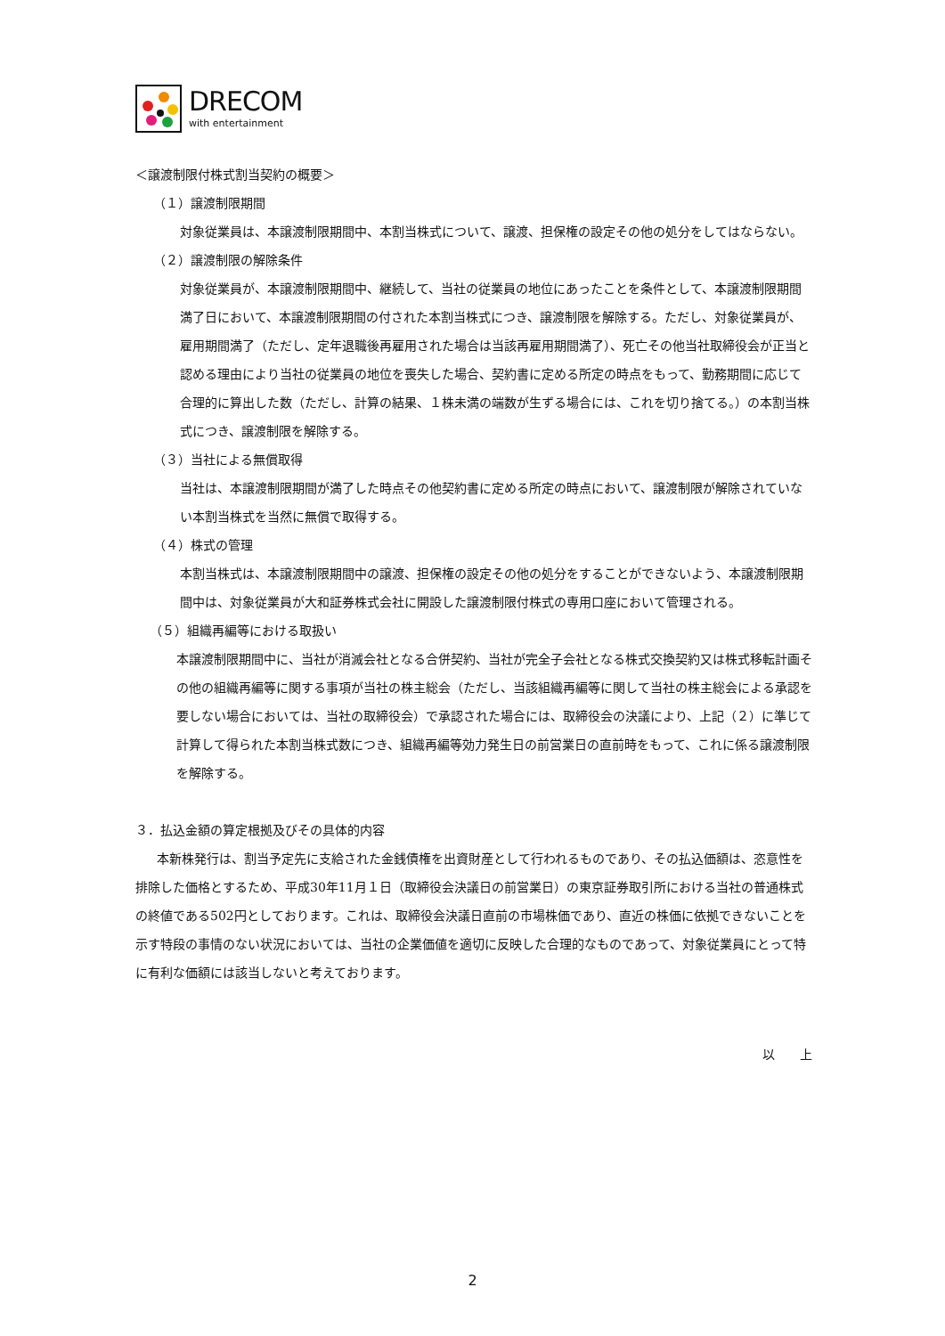DRECOM
with entertainment
＜譲渡制限付株式割当契約の概要＞
（１）譲渡制限期間
対象従業員は、本譲渡制限期間中、本割当株式について、譲渡、担保権の設定その他の処分をしてはならない。
（２）譲渡制限の解除条件
対象従業員が、本譲渡制限期間中、継続して、当社の従業員の地位にあったことを条件として、本譲渡制限期間満了日において、本譲渡制限期間の付された本割当株式につき、譲渡制限を解除する。ただし、対象従業員が、雇用期間満了（ただし、定年退職後再雇用された場合は当該再雇用期間満了）、死亡その他当社取締役会が正当と認める理由により当社の従業員の地位を喪失した場合、契約書に定める所定の時点をもって、勤務期間に応じて合理的に算出した数（ただし、計算の結果、１株未満の端数が生ずる場合には、これを切り捨てる。）の本割当株式につき、譲渡制限を解除する。
（３）当社による無償取得
当社は、本譲渡制限期間が満了した時点その他契約書に定める所定の時点において、譲渡制限が解除されていない本割当株式を当然に無償で取得する。
（４）株式の管理
本割当株式は、本譲渡制限期間中の譲渡、担保権の設定その他の処分をすることができないよう、本譲渡制限期間中は、対象従業員が大和証券株式会社に開設した譲渡制限付株式の専用口座において管理される。
（５）組織再編等における取扱い
本譲渡制限期間中に、当社が消滅会社となる合併契約、当社が完全子会社となる株式交換契約又は株式移転計画その他の組織再編等に関する事項が当社の株主総会（ただし、当該組織再編等に関して当社の株主総会による承認を要しない場合においては、当社の取締役会）で承認された場合には、取締役会の決議により、上記（２）に準じて計算して得られた本割当株式数につき、組織再編等効力発生日の前営業日の直前時をもって、これに係る譲渡制限を解除する。
３．払込金額の算定根拠及びその具体的内容
本新株発行は、割当予定先に支給された金銭債権を出資財産として行われるものであり、その払込価額は、恣意性を排除した価格とするため、平成30年11月１日（取締役会決議日の前営業日）の東京証券取引所における当社の普通株式の終値である502円としております。これは、取締役会決議日直前の市場株価であり、直近の株価に依拠できないことを示す特段の事情のない状況においては、当社の企業価値を適切に反映した合理的なものであって、対象従業員にとって特に有利な価額には該当しないと考えております。
以　　上
2